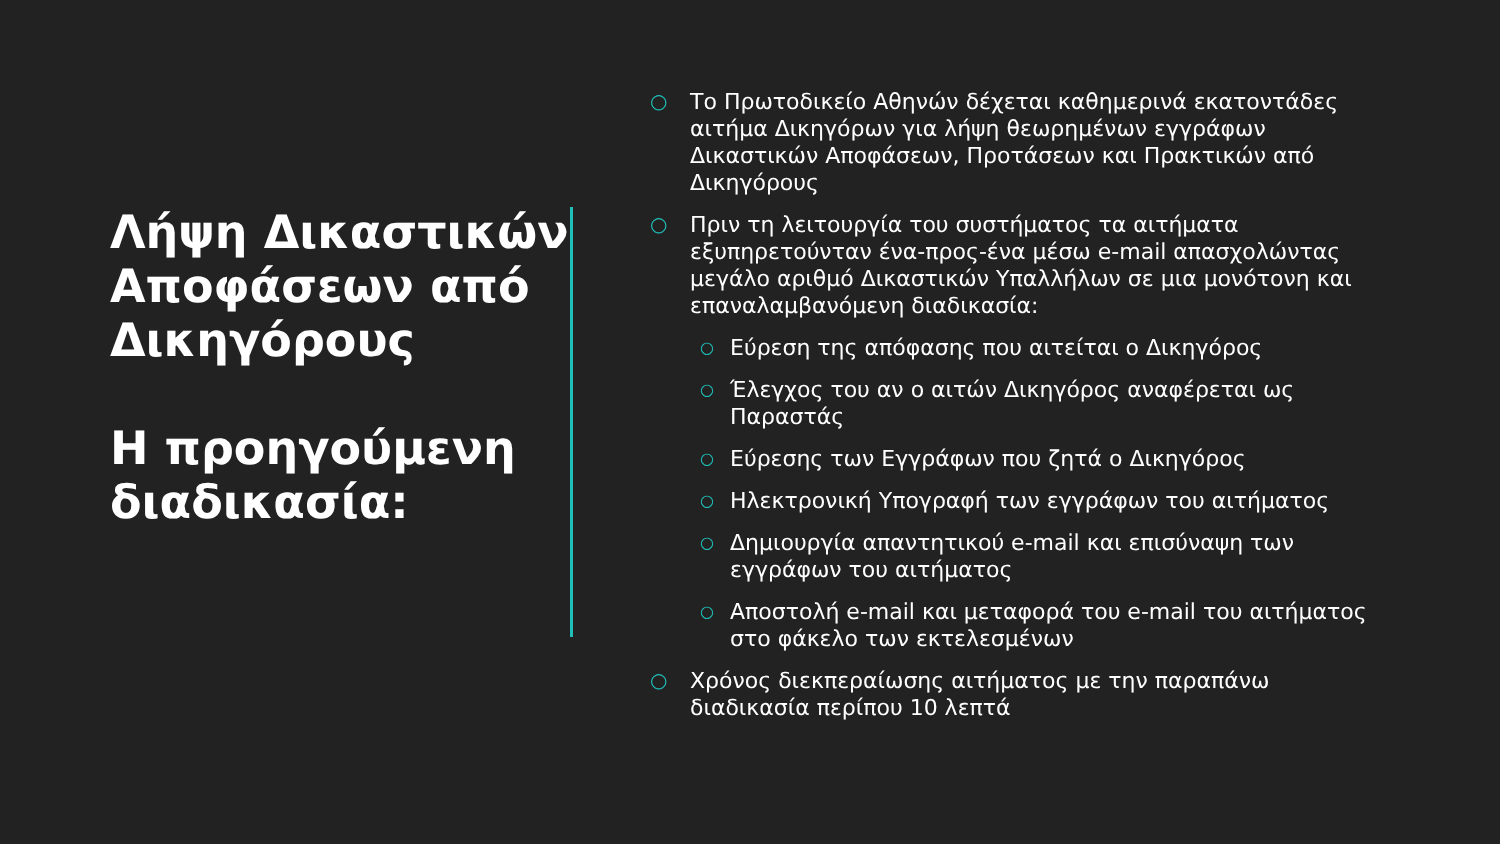Λήψη Δικαστικών Αποφάσεων από Δικηγόρους
Η προηγούμενη διαδικασία:
○ Το Πρωτοδικείο Αθηνών δέχεται καθημερινά εκατοντάδες αιτήμα Δικηγόρων για λήψη θεωρημένων εγγράφων Δικαστικών Αποφάσεων, Προτάσεων και Πρακτικών από Δικηγόρους
○ Πριν τη λειτουργία του συστήματος τα αιτήματα εξυπηρετούνταν ένα-προς-ένα μέσω e-mail απασχολώντας μεγάλο αριθμό Δικαστικών Υπαλλήλων σε μια μονότονη και επαναλαμβανόμενη διαδικασία:
○ Εύρεση της απόφασης που αιτείται ο Δικηγόρος
○ Έλεγχος του αν ο αιτών Δικηγόρος αναφέρεται ως Παραστάς
○ Εύρεσης των Εγγράφων που ζητά ο Δικηγόρος
○ Ηλεκτρονική Υπογραφή των εγγράφων του αιτήματος
○ Δημιουργία απαντητικού e-mail και επισύναψη των εγγράφων του αιτήματος
○ Αποστολή e-mail και μεταφορά του e-mail του αιτήματος στο φάκελο των εκτελεσμένων
○ Χρόνος διεκπεραίωσης αιτήματος με την παραπάνω διαδικασία περίπου 10 λεπτά